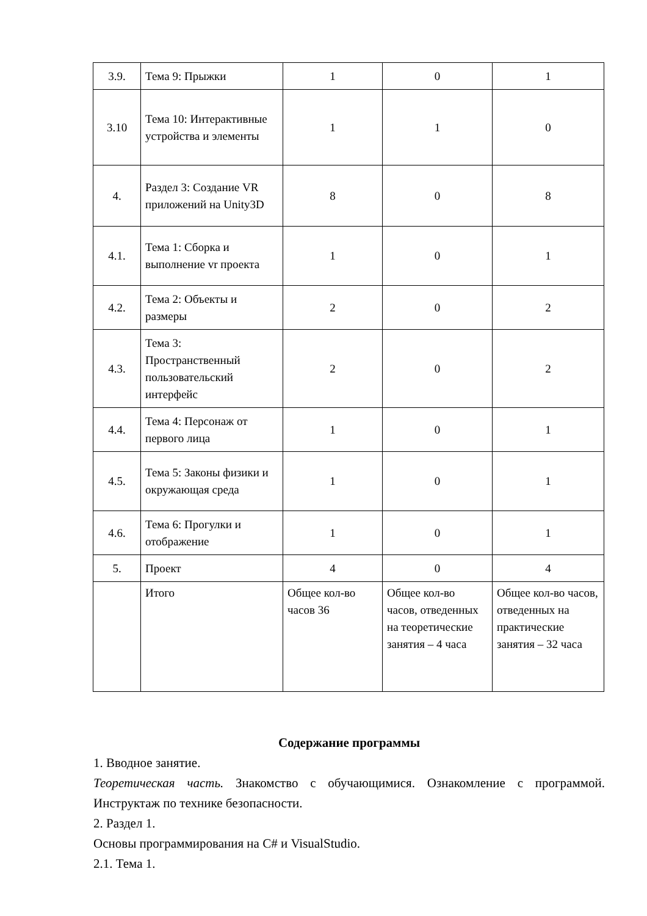| 3.9. | Тема 9: Прыжки | 1 | 0 | 1 |
| 3.10 | Тема 10: Интерактивные устройства и элементы | 1 | 1 | 0 |
| 4. | Раздел 3: Создание VR приложений на Unity3D | 8 | 0 | 8 |
| 4.1. | Тема 1: Сборка и выполнение vr проекта | 1 | 0 | 1 |
| 4.2. | Тема 2: Объекты и размеры | 2 | 0 | 2 |
| 4.3. | Тема 3: Пространственный пользовательский интерфейс | 2 | 0 | 2 |
| 4.4. | Тема 4: Персонаж от первого лица | 1 | 0 | 1 |
| 4.5. | Тема 5: Законы физики и окружающая среда | 1 | 0 | 1 |
| 4.6. | Тема 6: Прогулки и отображение | 1 | 0 | 1 |
| 5. | Проект | 4 | 0 | 4 |
| | Итого | Общее кол-во часов 36 | Общее кол-во часов, отведенных на теоретические занятия – 4 часа | Общее кол-во часов, отведенных на практические занятия – 32 часа |
Содержание программы
1. Вводное занятие.
Теоретическая часть. Знакомство с обучающимися. Ознакомление с программой. Инструктаж по технике безопасности.
2. Раздел 1.
Основы программирования на C# и VisualStudio.
2.1. Тема 1.